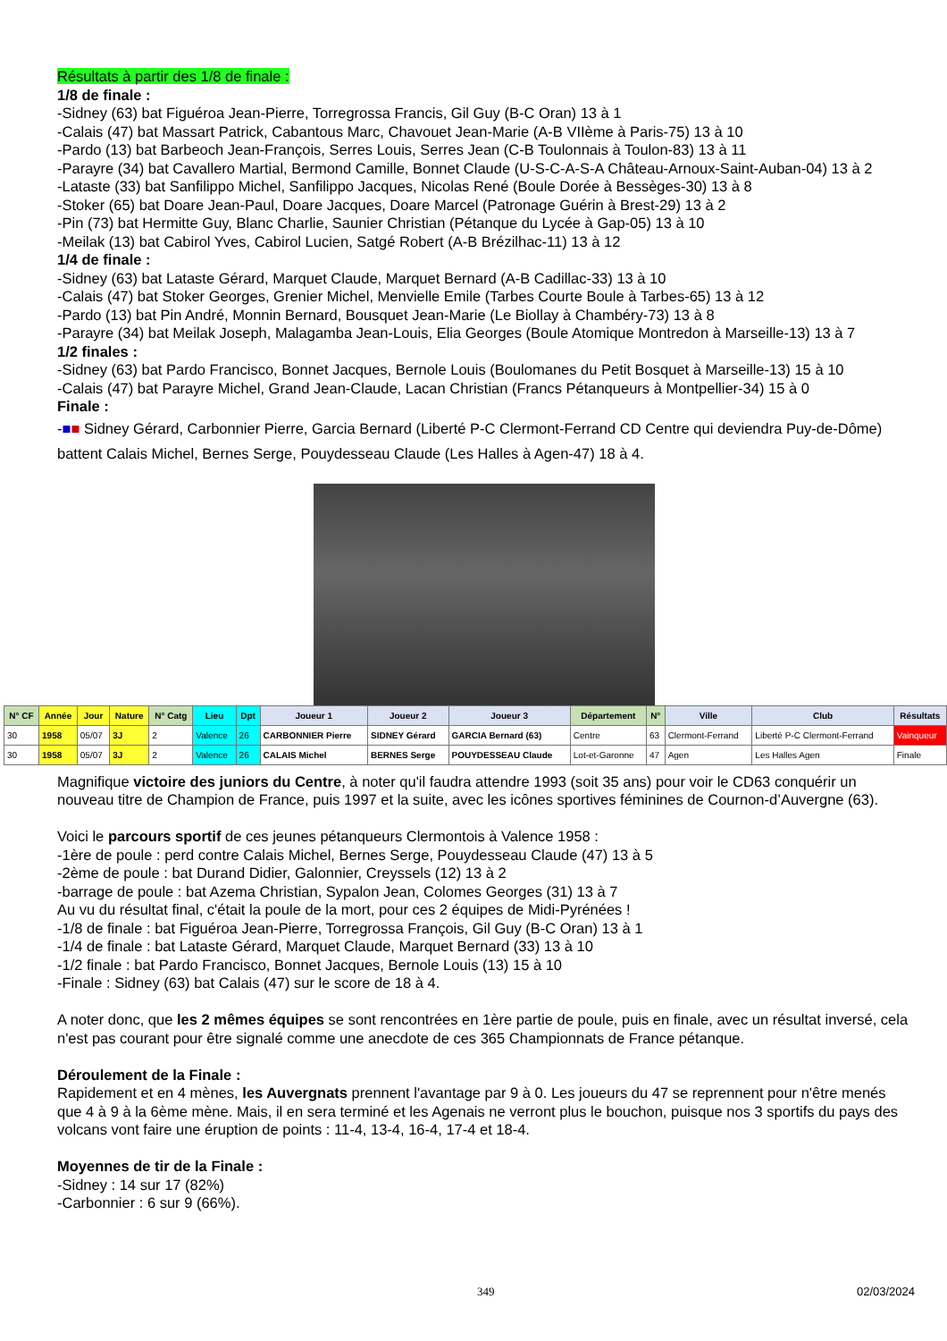Résultats à partir des 1/8 de finale :
1/8 de finale :
-Sidney (63) bat Figuéroa Jean-Pierre, Torregrossa Francis, Gil Guy (B-C Oran) 13 à 1
-Calais (47) bat Massart Patrick, Cabantous Marc, Chavouet Jean-Marie (A-B VIIème à Paris-75) 13 à 10
-Pardo (13) bat Barbeoch Jean-François, Serres Louis, Serres Jean (C-B Toulonnais à Toulon-83) 13 à 11
-Parayre (34) bat Cavallero Martial, Bermond Camille, Bonnet Claude (U-S-C-A-S-A Château-Arnoux-Saint-Auban-04) 13 à 2
-Lataste (33) bat Sanfilippo Michel, Sanfilippo Jacques, Nicolas René (Boule Dorée à Bessèges-30) 13 à 8
-Stoker (65) bat Doare Jean-Paul, Doare Jacques, Doare Marcel (Patronage Guérin à Brest-29) 13 à 2
-Pin (73) bat Hermitte Guy, Blanc Charlie, Saunier Christian (Pétanque du Lycée à Gap-05) 13 à 10
-Meilak (13) bat Cabirol Yves, Cabirol Lucien, Satgé Robert (A-B Brézilhac-11) 13 à 12
1/4 de finale :
-Sidney (63) bat Lataste Gérard, Marquet Claude, Marquet Bernard (A-B Cadillac-33) 13 à 10
-Calais (47) bat Stoker Georges, Grenier Michel, Menvielle Emile (Tarbes Courte Boule à Tarbes-65) 13 à 12
-Pardo (13) bat Pin André, Monnin Bernard, Bousquet Jean-Marie (Le Biollay à Chambéry-73) 13 à 8
-Parayre (34) bat Meilak Joseph, Malagamba Jean-Louis, Elia Georges (Boule Atomique Montredon à Marseille-13) 13 à 7
1/2 finales :
-Sidney (63) bat Pardo Francisco, Bonnet Jacques, Bernole Louis (Boulomanes du Petit Bosquet à Marseille-13) 15 à 10
-Calais (47) bat Parayre Michel, Grand Jean-Claude, Lacan Christian (Francs Pétanqueurs à Montpellier-34) 15 à 0
Finale :
-■■ Sidney Gérard, Carbonnier Pierre, Garcia Bernard (Liberté P-C Clermont-Ferrand CD Centre qui deviendra Puy-de-Dôme) battent Calais Michel, Bernes Serge, Pouydesseau Claude (Les Halles à Agen-47) 18 à 4.
| N° CF | Année | Jour | Nature | N° Catg | Lieu | Dpt | Joueur 1 | Joueur 2 | Joueur 3 | Département | N° | Ville | Club | Résultats |
| --- | --- | --- | --- | --- | --- | --- | --- | --- | --- | --- | --- | --- | --- | --- |
| 30 | 1958 | 05/07 | 3J | 2 | Valence | 26 | CARBONNIER Pierre | SIDNEY Gérard | GARCIA Bernard (63) | Centre | 63 | Clermont-Ferrand | Liberté P-C Clermont-Ferrand | Vainqueur |
| 30 | 1958 | 05/07 | 3J | 2 | Valence | 26 | CALAIS Michel | BERNES Serge | POUYDESSEAU Claude | Lot-et-Garonne | 47 | Agen | Les Halles Agen | Finale |
Magnifique victoire des juniors du Centre, à noter qu'il faudra attendre 1993 (soit 35 ans) pour voir le CD63 conquérir un nouveau titre de Champion de France, puis 1997 et la suite, avec les icônes sportives féminines de Cournon-d’Auvergne (63).
Voici le parcours sportif de ces jeunes pétanqueurs Clermontois à Valence 1958 :
-1ère de poule : perd contre Calais Michel, Bernes Serge, Pouydesseau Claude (47) 13 à 5
-2ème de poule : bat Durand Didier, Galonnier, Creyssels (12) 13 à 2
-barrage de poule : bat Azema Christian, Sypalon Jean, Colomes Georges (31) 13 à 7
Au vu du résultat final, c'était la poule de la mort, pour ces 2 équipes de Midi-Pyrénées !
-1/8 de finale : bat Figuéroa Jean-Pierre, Torregrossa François, Gil Guy (B-C Oran) 13 à 1
-1/4 de finale : bat Lataste Gérard, Marquet Claude, Marquet Bernard (33) 13 à 10
-1/2 finale : bat Pardo Francisco, Bonnet Jacques, Bernole Louis (13) 15 à 10
-Finale : Sidney (63) bat Calais (47) sur le score de 18 à 4.
A noter donc, que les 2 mêmes équipes se sont rencontrées en 1ère partie de poule, puis en finale, avec un résultat inversé, cela n'est pas courant pour être signalé comme une anecdote de ces 365 Championnats de France pétanque.
Déroulement de la Finale :
Rapidement et en 4 mènes, les Auvergnats prennent l'avantage par 9 à 0. Les joueurs du 47 se reprennent pour n'être menés que 4 à 9 à la 6ème mène. Mais, il en sera terminé et les Agenais ne verront plus le bouchon, puisque nos 3 sportifs du pays des volcans vont faire une éruption de points : 11-4, 13-4, 16-4, 17-4 et 18-4.
Moyennes de tir de la Finale :
-Sidney : 14 sur 17 (82%)
-Carbonnier : 6 sur 9 (66%).
349 02/03/2024